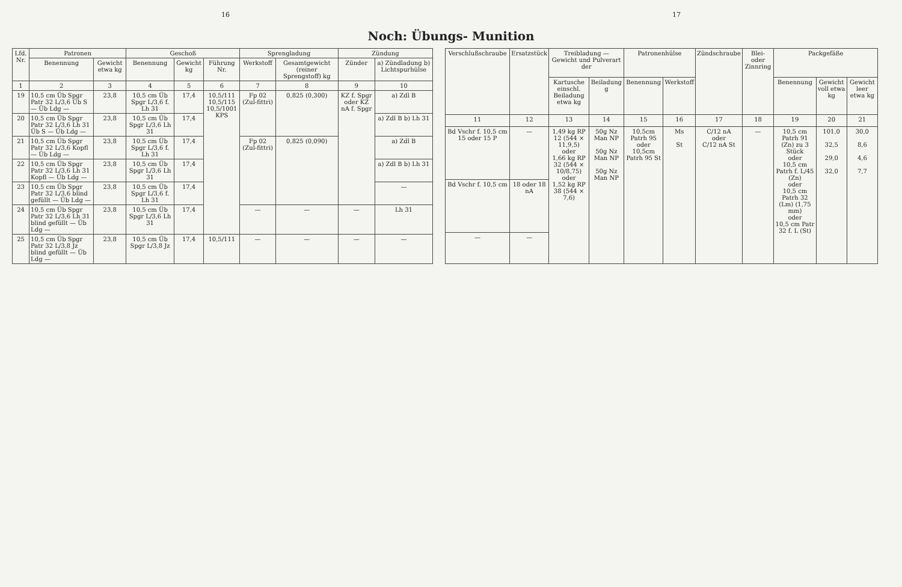16 17
Noch: Übungs- Munition
| Lfd. Nr. | Patronen | | Geschoß | | | Sprengladung | | Zündung | |
| --- | --- | --- | --- | --- | --- | --- | --- | --- | --- |
| | Benennung | Gewicht etwa kg | Benennung | Gewicht kg | Führung Nr. | Werkstoff | Gesamtgewicht (reiner Sprengstoff) kg | Zünder | a) Zündladung b) Lichtspurhülse |
| 1 | 2 | 3 | 4 | 5 | 6 | 7 | 8 | 9 | 10 |
| 19 | 10,5 cm Üb Spgr Patr 32 L/3,6 Üb S — Üb Ldg — | 23,8 | 10,5 cm Üb Spgr L/3,6 f. Lh 31 | 17,4 | 10,5/111 10,5/115 10,5/1001 KPS | Fp 02 (Zul-fittri) | 0,825 (0,300) | KZ f. Spgr oder KZ nA f. Spgr | a) Zdl B |
| 20 | 10,5 cm Üb Spgr Patr 32 L/3,6 Lh 31 Üb S — Üb Ldg — | 23,8 | 10,5 cm Üb Spgr L/3,6 Lh 31 | 17,4 | | | | | a) Zdl B b) Lh 31 |
| 21 | 10,5 cm Üb Spgr Patr 32 L/3,6 Kopfl — Üb Ldg — | 23,8 | 10,5 cm Üb Spgr L/3,6 f. Lh 31 | 17,4 | | Fp 02 (Zul-fittri) | 0,825 (0,090) | | a) Zdl B |
| 22 | 10,5 cm Üb Spgr Patr 32 L/3,6 Lh 31 Kopfl — Üb Ldg — | 23,8 | 10,5 cm Üb Spgr L/3,6 Lh 31 | 17,4 | | | | | a) Zdl B b) Lh 31 |
| 23 | 10,5 cm Üb Spgr Patr 32 L/3,6 blind gefüllt — Üb Ldg — | 23,8 | 10,5 cm Üb Spgr L/3,6 f. Lh 31 | 17,4 | | | | | — |
| 24 | 10,5 cm Üb Spgr Patr 32 L/3,6 Lh 31 blind gefüllt — Üb Ldg — | 23,8 | 10,5 cm Üb Spgr L/3,6 Lh 31 | 17,4 | | — | — | — | Lh 31 |
| 25 | 10,5 cm Üb Spgr Patr 32 L/3,8 Jz blind gefüllt — Üb Ldg — | 23,8 | 10,5 cm Üb Spgr L/3,8 Jz | 17,4 | 10,5/111 | — | — | — | — |
| Verschlußschraube | Ersatzstück | Treibladung — Gewicht und Pulverart der | | Patronenhülse | | Zündschraube | Blei- oder Zinnring | Packgefäße | | |
| --- | --- | --- | --- | --- | --- | --- | --- | --- | --- | --- |
| | | Kartusche einschl. Beiladung etwa kg | Beiladung g | Benennung | Werkstoff | | | Benennung | Gewicht voll etwa kg | Gewicht leer etwa kg |
| 11 | 12 | 13 | 14 | 15 | 16 | 17 | 18 | 19 | 20 | 21 |
| Bd Vschr f. 10,5 cm 15 oder 15 P | — | 1,49 kg RP 12 (544 × 11,9,5) oder 1,66 kg RP 32 (544 × 10/8,75) oder 1,52 kg RP 38 (544 × 7,6) | 50g Nz Man NP 50g Nz Man NP 50g Nz Man NP | 10,5cm Patrh 95 oder 10,5cm Patrh 95 St | Ms St | C/12 nA oder C/12 nA St | — | 10,5 cm Patrh 91 (Zn) zu 3 Stück oder 10,5 cm Patrh f. L/45 (Zn) oder 10,5 cm Patrh 32 (Lm) (1,75 mm) oder 10,5 cm Patr 32 f. L (St) | 101,0 32,5 29,0 32,0 | 30,0 8,6 4,6 7,7 |
| Bd Vschr f. 10,5 cm | 18 oder 18 nA | | | | | | | | | |
| — | — | | | | | | | | | |